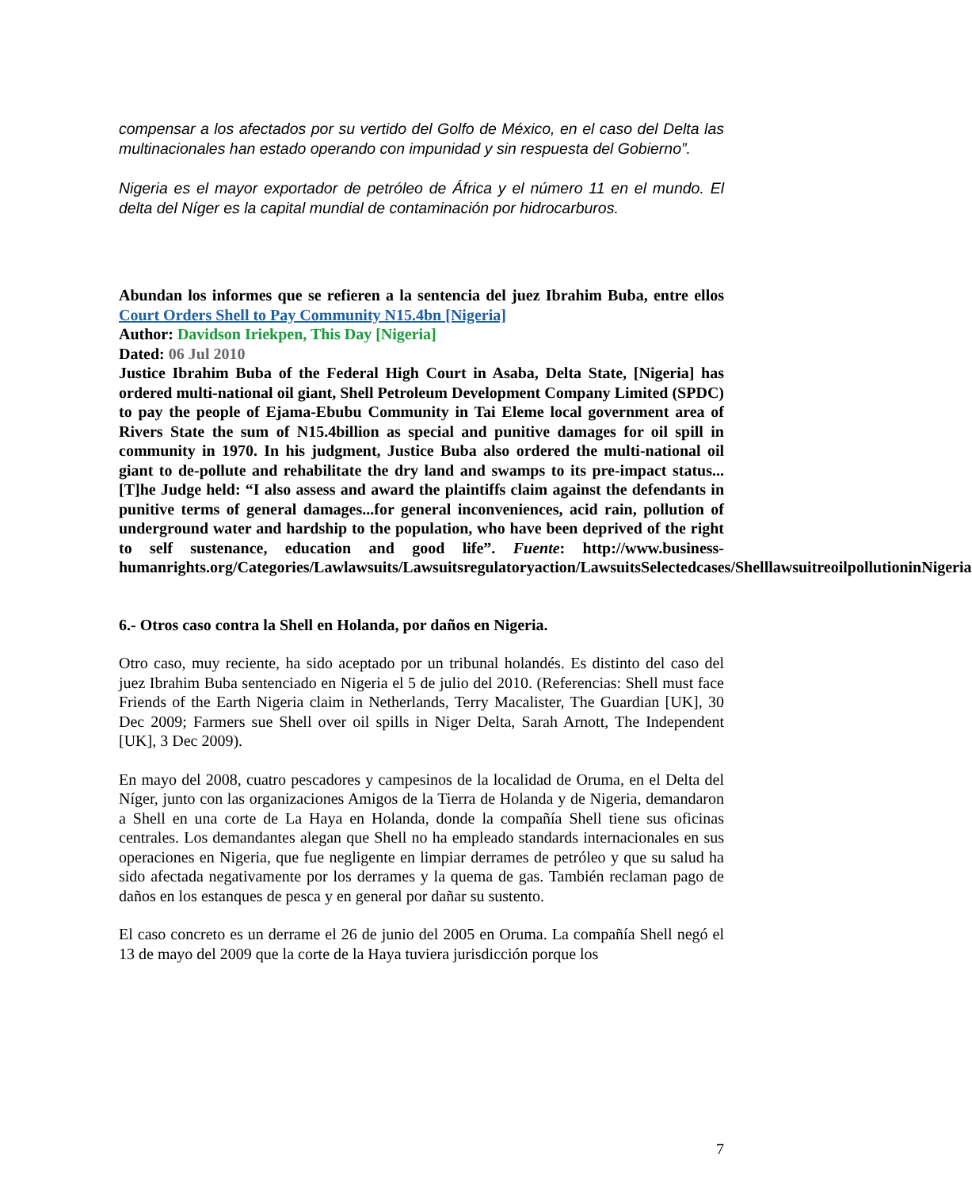compensar a los afectados por su vertido del Golfo de México, en el caso del Delta las multinacionales han estado operando con impunidad y sin respuesta del Gobierno”.
Nigeria es el mayor exportador de petróleo de África y el número 11 en el mundo. El delta del Níger es la capital mundial de contaminación por hidrocarburos.
Abundan los informes que se refieren a la sentencia del juez Ibrahim Buba, entre ellos Court Orders Shell to Pay Community N15.4bn [Nigeria]
Author: Davidson Iriekpen, This Day [Nigeria]
Dated: 06 Jul 2010
Justice Ibrahim Buba of the Federal High Court in Asaba, Delta State, [Nigeria] has ordered multi-national oil giant, Shell Petroleum Development Company Limited (SPDC) to pay the people of Ejama-Ebubu Community in Tai Eleme local government area of Rivers State the sum of N15.4billion as special and punitive damages for oil spill in community in 1970. In his judgment, Justice Buba also ordered the multi-national oil giant to de-pollute and rehabilitate the dry land and swamps to its pre-impact status...[T]he Judge held: “I also assess and award the plaintiffs claim against the defendants in punitive terms of general damages...for general inconveniences, acid rain, pollution of underground water and hardship to the population, who have been deprived of the right to self sustenance, education and good life”. Fuente: http://www.business-humanrights.org/Categories/Lawlawsuits/Lawsuitsregulatoryaction/LawsuitsSelectedcases/ShelllawsuitreoilpollutioninNigeria
6.- Otros caso contra la Shell en Holanda, por daños en Nigeria.
Otro caso, muy reciente, ha sido aceptado por un tribunal holandés. Es distinto del caso del juez Ibrahim Buba sentenciado en Nigeria el 5 de julio del 2010. (Referencias: Shell must face Friends of the Earth Nigeria claim in Netherlands, Terry Macalister, The Guardian [UK], 30 Dec 2009; Farmers sue Shell over oil spills in Niger Delta, Sarah Arnott, The Independent [UK], 3 Dec 2009).
En mayo del 2008, cuatro pescadores y campesinos de la localidad de Oruma, en el Delta del Níger, junto con las organizaciones Amigos de la Tierra de Holanda y de Nigeria, demandaron a Shell en una corte de La Haya en Holanda, donde la compañía Shell tiene sus oficinas centrales. Los demandantes alegan que Shell no ha empleado standards internacionales en sus operaciones en Nigeria, que fue negligente en limpiar derrames de petróleo y que su salud ha sido afectada negativamente por los derrames y la quema de gas. También reclaman pago de daños en los estanques de pesca y en general por dañar su sustento.
El caso concreto es un derrame el 26 de junio del 2005 en Oruma. La compañía Shell negó el 13 de mayo del 2009 que la corte de la Haya tuviera jurisdicción porque los
7